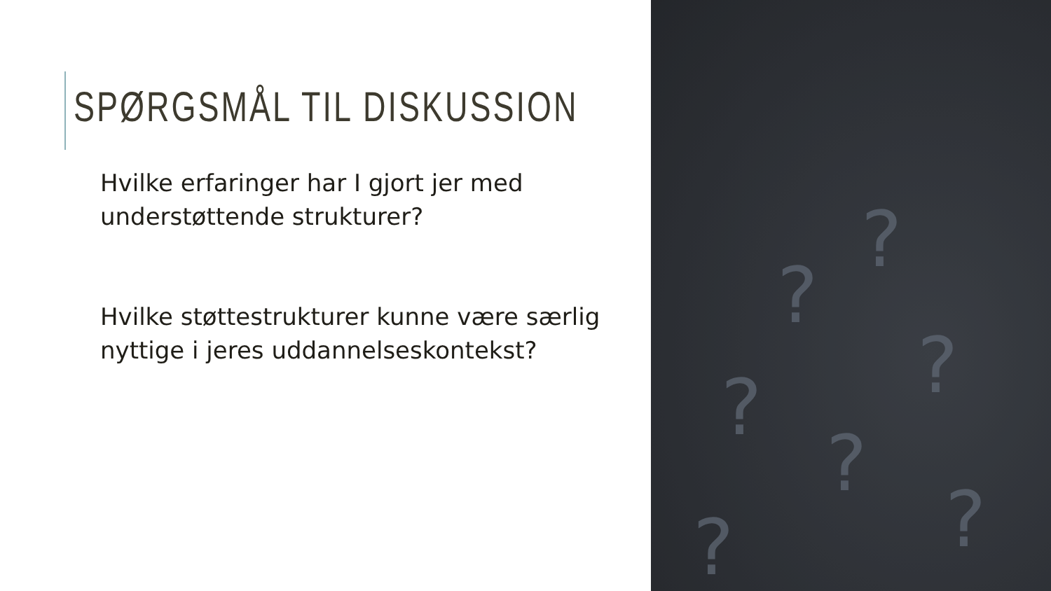SPØRGSMÅL TIL DISKUSSION
Hvilke erfaringer har I gjort jer med understøttende strukturer?
Hvilke støttestrukturer kunne være særlig nyttige i jeres uddannelseskontekst?
?
?
?
?
?
?
?